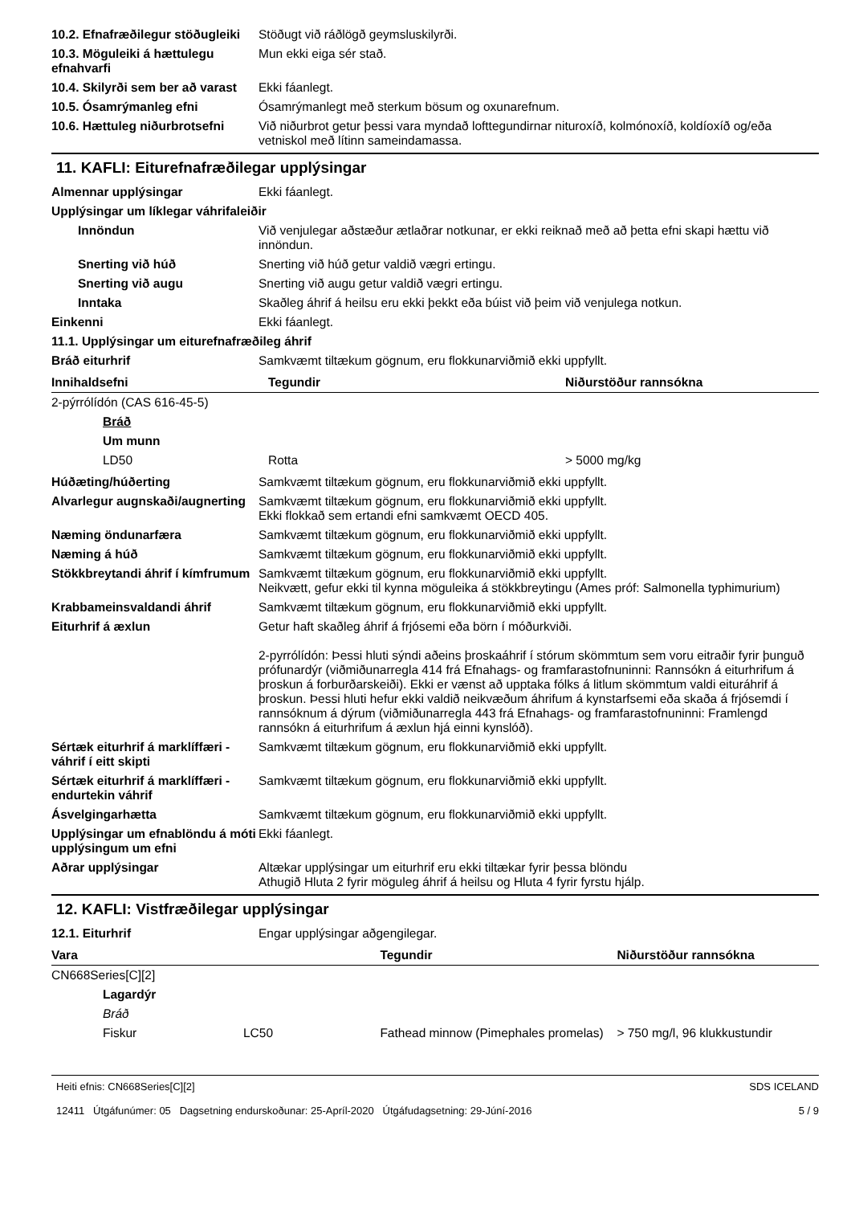10.2. Efnafræðilegur stöðugleiki
Stöðugt við ráðlögð geymsluskilyrði.
10.3. Möguleiki á hættulegu efnahvarfi
Mun ekki eiga sér stað.
10.4. Skilyrði sem ber að varast
Ekki fáanlegt.
10.5. Ósamrýmanleg efni Ósamrýmanlegt með sterkum bösum og oxunarefnum.
10.6. Hættuleg niðurbrotsefni
Við niðurbrot getur þessi vara myndað lofttegundirnar nituroxíð, kolmónoxíð, koldíoxíð og/eða vetniskol með lítinn sameindamassa.
11. KAFLI: Eiturefnafræðilegar upplýsingar
Almennar upplýsingar Ekki fáanlegt.
Upplýsingar um líklegar váhrifaleiðir
Innöndun Við venjulegar aðstæður ætlaðrar notkunar, er ekki reiknað með að þetta efni skapi hættu við innöndun.
Snerting við húð Snerting við húð getur valdið vægri ertingu.
Snerting við augu Snerting við augu getur valdið vægri ertingu.
Inntaka Skaðleg áhrif á heilsu eru ekki þekkt eða búist við þeim við venjulega notkun.
Einkenni Ekki fáanlegt.
11.1. Upplýsingar um eiturefnafræðileg áhrif
Bráð eiturhrif Samkvæmt tiltækum gögnum, eru flokkunarviðmið ekki uppfyllt.
| Innihaldsefni | Tegundir | Niðurstöður rannsókna |
| --- | --- | --- |
| 2-pýrrólídón (CAS 616-45-5) | | |
| Bráð | | |
| Um munn | | |
| LD50 | Rotta | > 5000 mg/kg |
Húðæting/húðerting Samkvæmt tiltækum gögnum, eru flokkunarviðmið ekki uppfyllt.
Alvarlegur augnskaði/augnerting
Samkvæmt tiltækum gögnum, eru flokkunarviðmið ekki uppfyllt.
Ekki flokkað sem ertandi efni samkvæmt OECD 405.
Næming öndunarfæra Samkvæmt tiltækum gögnum, eru flokkunarviðmið ekki uppfyllt.
Næming á húð Samkvæmt tiltækum gögnum, eru flokkunarviðmið ekki uppfyllt.
Stökkbreytandi áhrif í kímfrumum
Samkvæmt tiltækum gögnum, eru flokkunarviðmið ekki uppfyllt.
Neikvætt, gefur ekki til kynna möguleika á stökkbreytingu (Ames próf: Salmonella typhimurium)
Krabbameinsvaldandi áhrif Samkvæmt tiltækum gögnum, eru flokkunarviðmið ekki uppfyllt.
Eiturhrif á æxlun Getur haft skaðleg áhrif á frjósemi eða börn í móðurkviði.
2-pyrrólídón: Þessi hluti sýndi aðeins þroskaáhrif í stórum skömmtum sem voru eitraðir fyrir þunguð prófunardýr (viðmiðunarregla 414 frá Efnahags- og framfarastofnuninni: Rannsókn á eiturhrifum á þroskun á forburðarskeiði). Ekki er vænst að upptaka fólks á litlum skömmtum valdi eituráhrif á þroskun. Þessi hluti hefur ekki valdið neikvæðum áhrifum á kynstarfsemi eða skaða á frjósemdi í rannsóknum á dýrum (viðmiðunarregla 443 frá Efnahags- og framfarastofnuninni: Framlengd rannsókn á eiturhrifum á æxlun hjá einni kynslóð).
Sértæk eiturhrif á marklíffæri - váhrif í eitt skipti
Samkvæmt tiltækum gögnum, eru flokkunarviðmið ekki uppfyllt.
Sértæk eiturhrif á marklíffæri - endurtekin váhrif
Samkvæmt tiltækum gögnum, eru flokkunarviðmið ekki uppfyllt.
Ásvelgingarhætta Samkvæmt tiltækum gögnum, eru flokkunarviðmið ekki uppfyllt.
Upplýsingar um efnablöndu á móti upplýsingum um efni
Ekki fáanlegt.
Aðrar upplýsingar Altækar upplýsingar um eiturhrif eru ekki tiltækar fyrir þessa blöndu
Athugið Hluta 2 fyrir möguleg áhrif á heilsu og Hluta 4 fyrir fyrstu hjálp.
12. KAFLI: Vistfræðilegar upplýsingar
12.1. Eiturhrif Engar upplýsingar aðgengilegar.
| Vara | | Tegundir | Niðurstöður rannsókna |
| --- | --- | --- | --- |
| CN668Series[C][2] | | | |
| Lagardýr | | | |
| Bráð | | | |
| Fiskur | LC50 | Fathead minnow (Pimephales promelas) | > 750 mg/l, 96 klukkustundir |
Heiti efnis: CN668Series[C][2]
12411 Útgáfunúmer: 05 Dagsetning endurskoðunar: 25-Apríl-2020 Útgáfudagsetning: 29-Júní-2016
SDS ICELAND
5 / 9